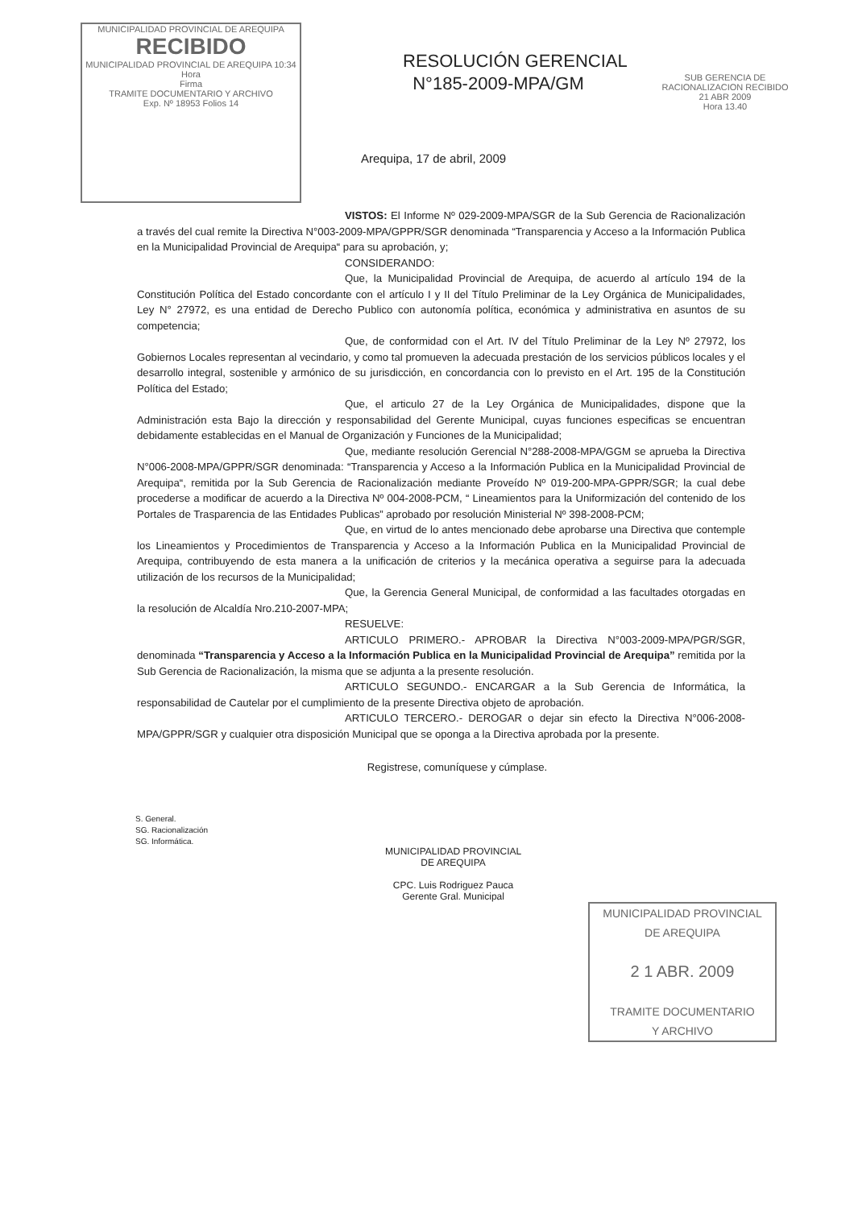MUNICIPALIDAD PROVINCIAL DE AREQUIPA
RECIBIDO
MUNICIPALIDAD PROVINCIAL DE AREQUIPA 10:34
Hora
Firma
TRAMITE DOCUMENTARIO Y ARCHIVO
Exp. Nº 18953 Folios 14
RESOLUCIÓN GERENCIAL
N°185-2009-MPA/GM
Arequipa, 17 de abril, 2009
SUB GERENCIA DE RACIONALIZACION RECIBIDO
21 ABR 2009
Hora 13.40
VISTOS: El Informe Nº 029-2009-MPA/SGR de la Sub Gerencia de Racionalización a través del cual remite la Directiva N°003-2009-MPA/GPPR/SGR denominada “Transparencia y Acceso a la Información Publica en la Municipalidad Provincial de Arequipa“ para su aprobación, y;
CONSIDERANDO:
Que, la Municipalidad Provincial de Arequipa, de acuerdo al artículo 194 de la Constitución Política del Estado concordante con el artículo I y II del Título Preliminar de la Ley Orgánica de Municipalidades, Ley N° 27972, es una entidad de Derecho Publico con autonomía política, económica y administrativa en asuntos de su competencia;
Que, de conformidad con el Art. IV del Título Preliminar de la Ley Nº 27972, los Gobiernos Locales representan al vecindario, y como tal promueven la adecuada prestación de los servicios públicos locales y el desarrollo integral, sostenible y armónico de su jurisdicción, en concordancia con lo previsto en el Art. 195 de la Constitución Política del Estado;
Que, el articulo 27 de la Ley Orgánica de Municipalidades, dispone que la Administración esta Bajo la dirección y responsabilidad del Gerente Municipal, cuyas funciones especificas se encuentran debidamente establecidas en el Manual de Organización y Funciones de la Municipalidad;
Que, mediante resolución Gerencial N°288-2008-MPA/GGM se aprueba la Directiva N°006-2008-MPA/GPPR/SGR denominada: “Transparencia y Acceso a la Información Publica en la Municipalidad Provincial de Arequipa“, remitida por la Sub Gerencia de Racionalización mediante Proveído Nº 019-200-MPA-GPPR/SGR; la cual debe procederse a modificar de acuerdo a la Directiva Nº 004-2008-PCM, “ Lineamientos para la Uniformización del contenido de los Portales de Trasparencia de las Entidades Publicas” aprobado por resolución Ministerial Nº 398-2008-PCM;
Que, en virtud de lo antes mencionado debe aprobarse una Directiva que contemple los Lineamientos y Procedimientos de Transparencia y Acceso a la Información Publica en la Municipalidad Provincial de Arequipa, contribuyendo de esta manera a la unificación de criterios y la mecánica operativa a seguirse para la adecuada utilización de los recursos de la Municipalidad;
Que, la Gerencia General Municipal, de conformidad a las facultades otorgadas en la resolución de Alcaldía Nro.210-2007-MPA;
RESUELVE:
ARTICULO PRIMERO.- APROBAR la Directiva N°003-2009-MPA/PGR/SGR, denominada “Transparencia y Acceso a la Información Publica en la Municipalidad Provincial de Arequipa” remitida por la Sub Gerencia de Racionalización, la misma que se adjunta a la presente resolución.
ARTICULO SEGUNDO.- ENCARGAR a la Sub Gerencia de Informática, la responsabilidad de Cautelar por el cumplimiento de la presente Directiva objeto de aprobación.
ARTICULO TERCERO.- DEROGAR o dejar sin efecto la Directiva N°006-2008-MPA/GPPR/SGR y cualquier otra disposición Municipal que se oponga a la Directiva aprobada por la presente.
Registrese, comuníquese y cúmplase.
S. General.
SG. Racionalización
SG. Informática.
MUNICIPALIDAD PROVINCIAL
DE AREQUIPA
CPC. Luis Rodriguez Pauca
Gerente Gral. Municipal
MUNICIPALIDAD PROVINCIAL
DE AREQUIPA
2 1 ABR. 2009
TRAMITE DOCUMENTARIO
Y ARCHIVO